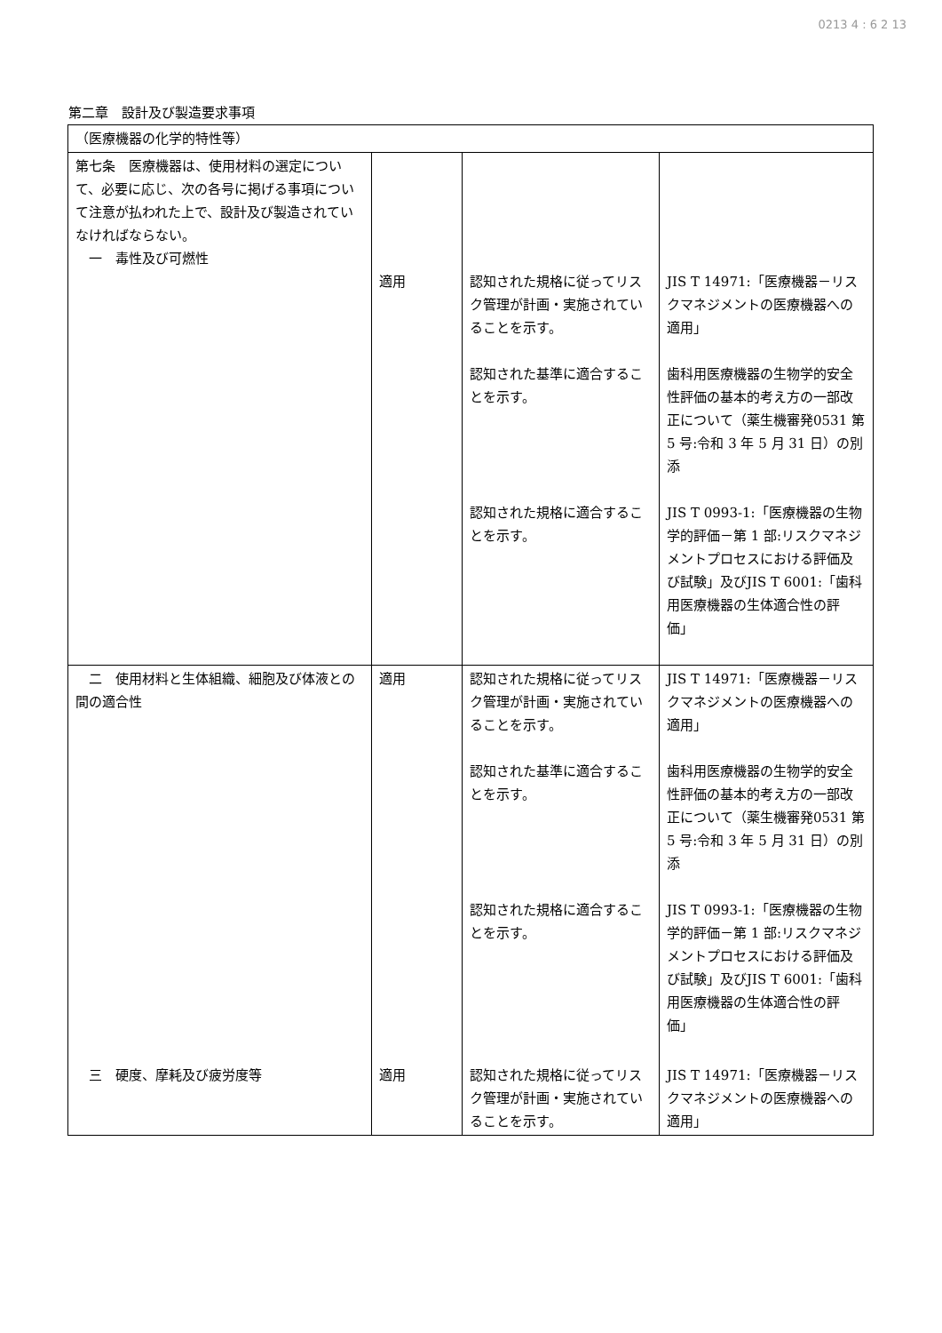0213 4 : 6 2 13
第二章　設計及び製造要求事項
| （医療機器の化学的特性等） | | | |
| 第七条 医療機器は、使用材料の選定について、必要に応じ、次の各号に掲げる事項について注意が払われた上で、設計及び製造されていなければならない。 一 毒性及び可燃性 | 適用 | 認知された規格に従ってリスク管理が計画・実施されていることを示す。 認知された基準に適合することを示す。 認知された規格に適合することを示す。 | JIS T 14971:「医療機器－リスクマネジメントの医療機器への適用」 歯科用医療機器の生物学的安全性評価の基本的考え方の一部改正について（薬生機審発0531 第 5 号:令和 3 年 5 月 31 日）の別添 JIS T 0993-1:「医療機器の生物学的評価－第 1 部:リスクマネジメントプロセスにおける評価及び試験」及びJIS T 6001:「歯科用医療機器の生体適合性の評価」 |
| 二 使用材料と生体組織、細胞及び体液との間の適合性 | 適用 | 認知された規格に従ってリスク管理が計画・実施されていることを示す。 認知された基準に適合することを示す。 認知された規格に適合することを示す。 | JIS T 14971:「医療機器－リスクマネジメントの医療機器への適用」 歯科用医療機器の生物学的安全性評価の基本的考え方の一部改正について（薬生機審発0531 第 5 号:令和 3 年 5 月 31 日）の別添 JIS T 0993-1:「医療機器の生物学的評価－第 1 部:リスクマネジメントプロセスにおける評価及び試験」及びJIS T 6001:「歯科用医療機器の生体適合性の評価」 |
| 三 硬度、摩耗及び疲労度等 | 適用 | 認知された規格に従ってリスク管理が計画・実施されていることを示す。 | JIS T 14971:「医療機器－リスクマネジメントの医療機器への適用」 |